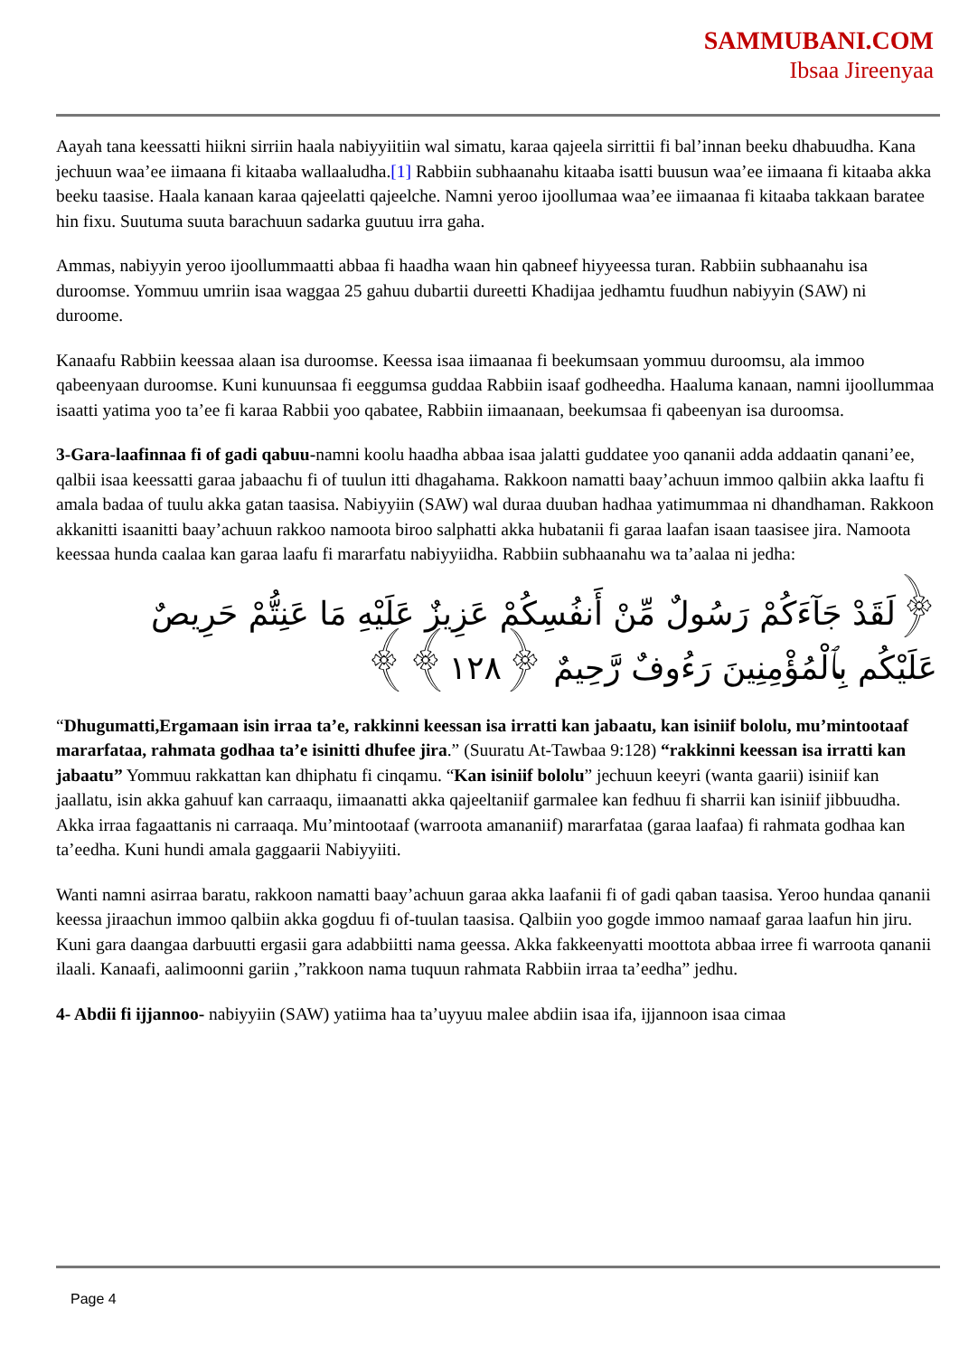SAMMUBANI.COM
Ibsaa Jireenyaa
Aayah tana keessatti hiikni sirriin haala nabiyyiitiin wal simatu, karaa qajeela sirrittii fi bal’innan beeku dhabuudha. Kana jechuun waa’ee iimaana fi kitaaba wallaaludha.[1] Rabbiin subhaanahu kitaaba isatti buusun waa’ee iimaana fi kitaaba akka beeku taasise. Haala kanaan karaa qajeelatti qajeelche. Namni yeroo ijoollumaa waa’ee iimaanaa fi kitaaba takkaan baratee hin fixu. Suutuma suuta barachuun sadarka guutuu irra gaha.
Ammas, nabiyyin yeroo ijoollummaatti abbaa fi haadha waan hin qabneef hiyyeessa turan. Rabbiin subhaanahu isa duroomse. Yommuu umriin isaa waggaa 25 gahuu dubartii dureetti Khadijaa jedhamtu fuudhun nabiyyin (SAW) ni duroome.
Kanaafu Rabbiin keessaa alaan isa duroomse. Keessa isaa iimaanaa fi beekumsaan yommuu duroomsu, ala immoo qabeenyaan duroomse. Kuni kunuunsaa fi eeggumsa guddaa Rabbiin isaaf godheedha. Haaluma kanaan, namni ijoollummaa isaatti yatima yoo ta’ee fi karaa Rabbii yoo qabatee, Rabbiin iimaanaan, beekumsaa fi qabeenyan isa duroomsa.
3-Gara-laafinnaa fi of gadi qabuu-namni koolu haadha abbaa isaa jalatti guddatee yoo qananii adda addaatin qanani’ee, qalbii isaa keessatti garaa jabaachu fi of tuulun itti dhagahama. Rakkoon namatti baay’achuun immoo qalbiin akka laaftu fi amala badaa of tuulu akka gatan taasisa. Nabiyyiin (SAW) wal duraa duuban hadhaa yatimummaa ni dhandhaman. Rakkoon akkanitti isaanitti baay’achuun rakkoo namoota biroo salphatti akka hubatanii fi garaa laafan isaan taasisee jira. Namoota keessaa hunda caalaa kan garaa laafu fi mararfatu nabiyyiidha. Rabbiin subhaanahu wa ta’aalaa ni jedha:
﴿لَقَدْ جَآءَكُمْ رَسُولٌ مِّنْ أَنفُسِكُمْ عَزِيزٌ عَلَيْهِ مَا عَنِتُّمْ حَرِيصٌ عَلَيْكُم بِٱلْمُؤْمِنِينَ رَءُوفٌ رَّحِيمٌ ﴿١٢٨﴾﴾
“Dhugumatti,Ergamaan isin irraa ta’e, rakkinni keessan isa irratti kan jabaatu, kan isiniif bololu, mu’mintootaaf mararfataa, rahmata godhaa ta’e isinitti dhufee jira.” (Suuratu At-Tawbaa 9:128) “rakkinni keessan isa irratti kan jabaatu” Yommuu rakkattan kan dhiphatu fi cinqamu. “Kan isiniif bololu” jechuun keeyri (wanta gaarii) isiniif kan jaallatu, isin akka gahuuf kan carraaqu, iimaanatti akka qajeeltaniif garmalee kan fedhuu fi sharrii kan isiniif jibbuudha. Akka irraa fagaattanis ni carraaqa. Mu’mintootaaf (warroota amananiif) mararfataa (garaa laafaa) fi rahmata godhaa kan ta’eedha. Kuni hundi amala gaggaarii Nabiyyiiti.
Wanti namni asirraa baratu, rakkoon namatti baay’achuun garaa akka laafanii fi of gadi qaban taasisa. Yeroo hundaa qananii keessa jiraachun immoo qalbiin akka gogduu fi of-tuulan taasisa. Qalbiin yoo gogde immoo namaaf garaa laafun hin jiru. Kuni gara daangaa darbuutti ergasii gara adabbiitti nama geessa. Akka fakkeenyatti moottota abbaa irree fi warroota qananii ilaali. Kanaafi, aalimoonni gariin ,”rakkoon nama tuquun rahmata Rabbiin irraa ta’eedha” jedhu.
4- Abdii fi ijjannoo- nabiyyiin (SAW) yatiima haa ta’uyyuu malee abdiin isaa ifa, ijjannoon isaa cimaa
Page 4